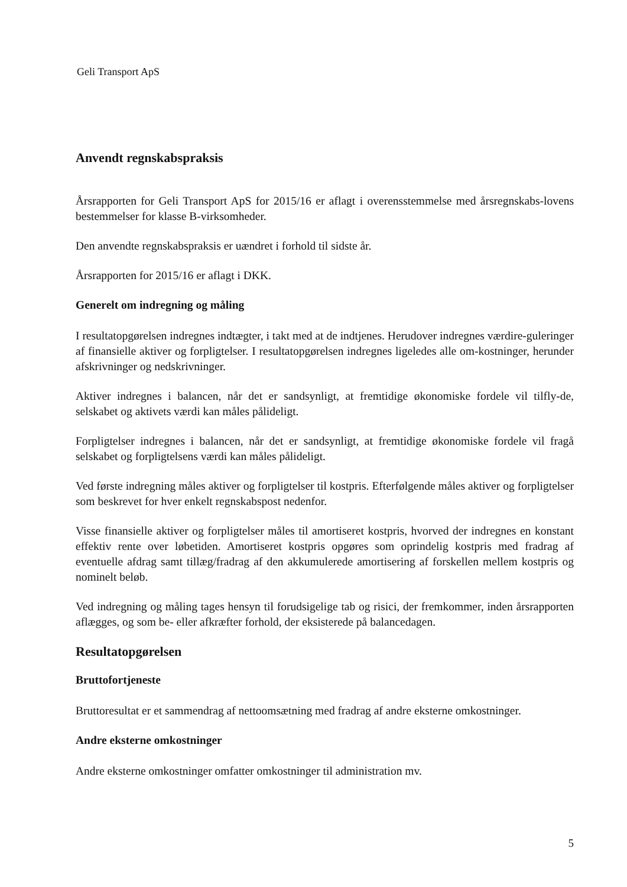Geli Transport ApS
Anvendt regnskabspraksis
Årsrapporten for Geli Transport ApS for 2015/16 er aflagt i overensstemmelse med årsregnskabs-lovens bestemmelser for klasse B-virksomheder.
Den anvendte regnskabspraksis er uændret i forhold til sidste år.
Årsrapporten for 2015/16 er aflagt i DKK.
Generelt om indregning og måling
I resultatopgørelsen indregnes indtægter, i takt med at de indtjenes. Herudover indregnes værdire-guleringer af finansielle aktiver og forpligtelser. I resultatopgørelsen indregnes ligeledes alle om-kostninger, herunder afskrivninger og nedskrivninger.
Aktiver indregnes i balancen, når det er sandsynligt, at fremtidige økonomiske fordele vil tilfly-de, selskabet og aktivets værdi kan måles pålideligt.
Forpligtelser indregnes i balancen, når det er sandsynligt, at fremtidige økonomiske fordele vil fragå selskabet og forpligtelsens værdi kan måles pålideligt.
Ved første indregning måles aktiver og forpligtelser til kostpris. Efterfølgende måles aktiver og forpligtelser som beskrevet for hver enkelt regnskabspost nedenfor.
Visse finansielle aktiver og forpligtelser måles til amortiseret kostpris, hvorved der indregnes en konstant effektiv rente over løbetiden. Amortiseret kostpris opgøres som oprindelig kostpris med fradrag af eventuelle afdrag samt tillæg/fradrag af den akkumulerede amortisering af forskellen mellem kostpris og nominelt beløb.
Ved indregning og måling tages hensyn til forudsigelige tab og risici, der fremkommer, inden årsrapporten aflægges, og som be- eller afkræfter forhold, der eksisterede på balancedagen.
Resultatopgørelsen
Bruttofortjeneste
Bruttoresultat er et sammendrag af nettoomsætning med fradrag af andre eksterne omkostninger.
Andre eksterne omkostninger
Andre eksterne omkostninger omfatter omkostninger til administration mv.
5